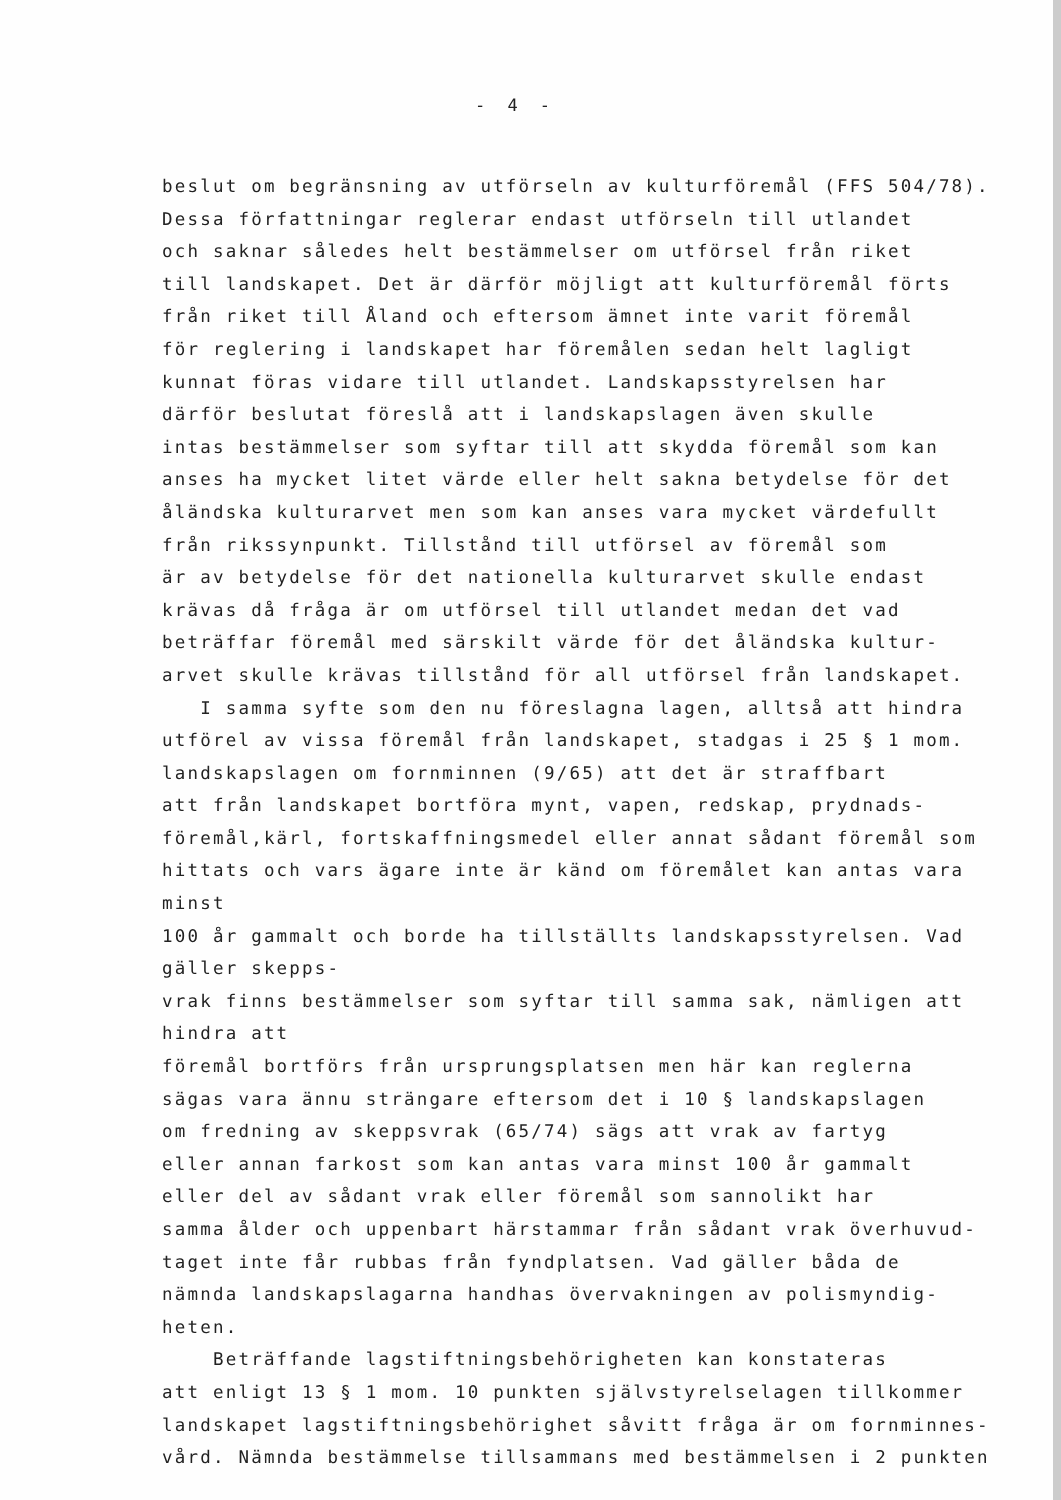- 4 -
beslut om begränsning av utförseln av kulturföremål (FFS 504/78).
Dessa författningar reglerar endast utförseln till utlandet
och saknar således helt bestämmelser om utförsel från riket
till landskapet. Det är därför möjligt att kulturföremål förts
från riket till Åland och eftersom ämnet inte varit föremål
för reglering i landskapet har föremålen sedan helt lagligt
kunnat föras vidare till utlandet. Landskapsstyrelsen har
därför beslutat föreslå att i landskapslagen även skulle
intas bestämmelser som syftar till att skydda föremål som kan
anses ha mycket litet värde eller helt sakna betydelse för det
åländska kulturarvet men som kan anses vara mycket värdefullt
från rikssynpunkt. Tillstånd till utförsel av föremål som
är av betydelse för det nationella kulturarvet skulle endast
krävas då fråga är om utförsel till utlandet medan det vad
beträffar föremål med särskilt värde för det åländska kultur-
arvet skulle krävas tillstånd för all utförsel från landskapet.
I samma syfte som den nu föreslagna lagen, alltså att hindra
utförel av vissa föremål från landskapet, stadgas i 25 § 1 mom.
landskapslagen om fornminnen (9/65) att det är straffbart
att från landskapet bortföra mynt, vapen, redskap, prydnads-
föremål,kärl, fortskaffningsmedel eller annat sådant föremål som
hittats och vars ägare inte är känd om föremålet kan antas vara minst
100 år gammalt och borde ha tillställts landskapsstyrelsen. Vad gäller skepps-
vrak finns bestämmelser som syftar till samma sak, nämligen att hindra att
föremål bortförs från ursprungsplatsen men här kan reglerna
sägas vara ännu strängare eftersom det i 10 § landskapslagen
om fredning av skeppsvrak (65/74) sägs att vrak av fartyg
eller annan farkost som kan antas vara minst 100 år gammalt
eller del av sådant vrak eller föremål som sannolikt har
samma ålder och uppenbart härstammar från sådant vrak överhuvud-
taget inte får rubbas från fyndplatsen. Vad gäller båda de
nämnda landskapslagarna handhas övervakningen av polismyndig-
heten.
Beträffande lagstiftningsbehörigheten kan konstateras
att enligt 13 § 1 mom. 10 punkten självstyrelselagen tillkommer
landskapet lagstiftningsbehörighet såvitt fråga är om fornminnes-
vård. Nämnda bestämmelse tillsammans med bestämmelsen i 2 punkten